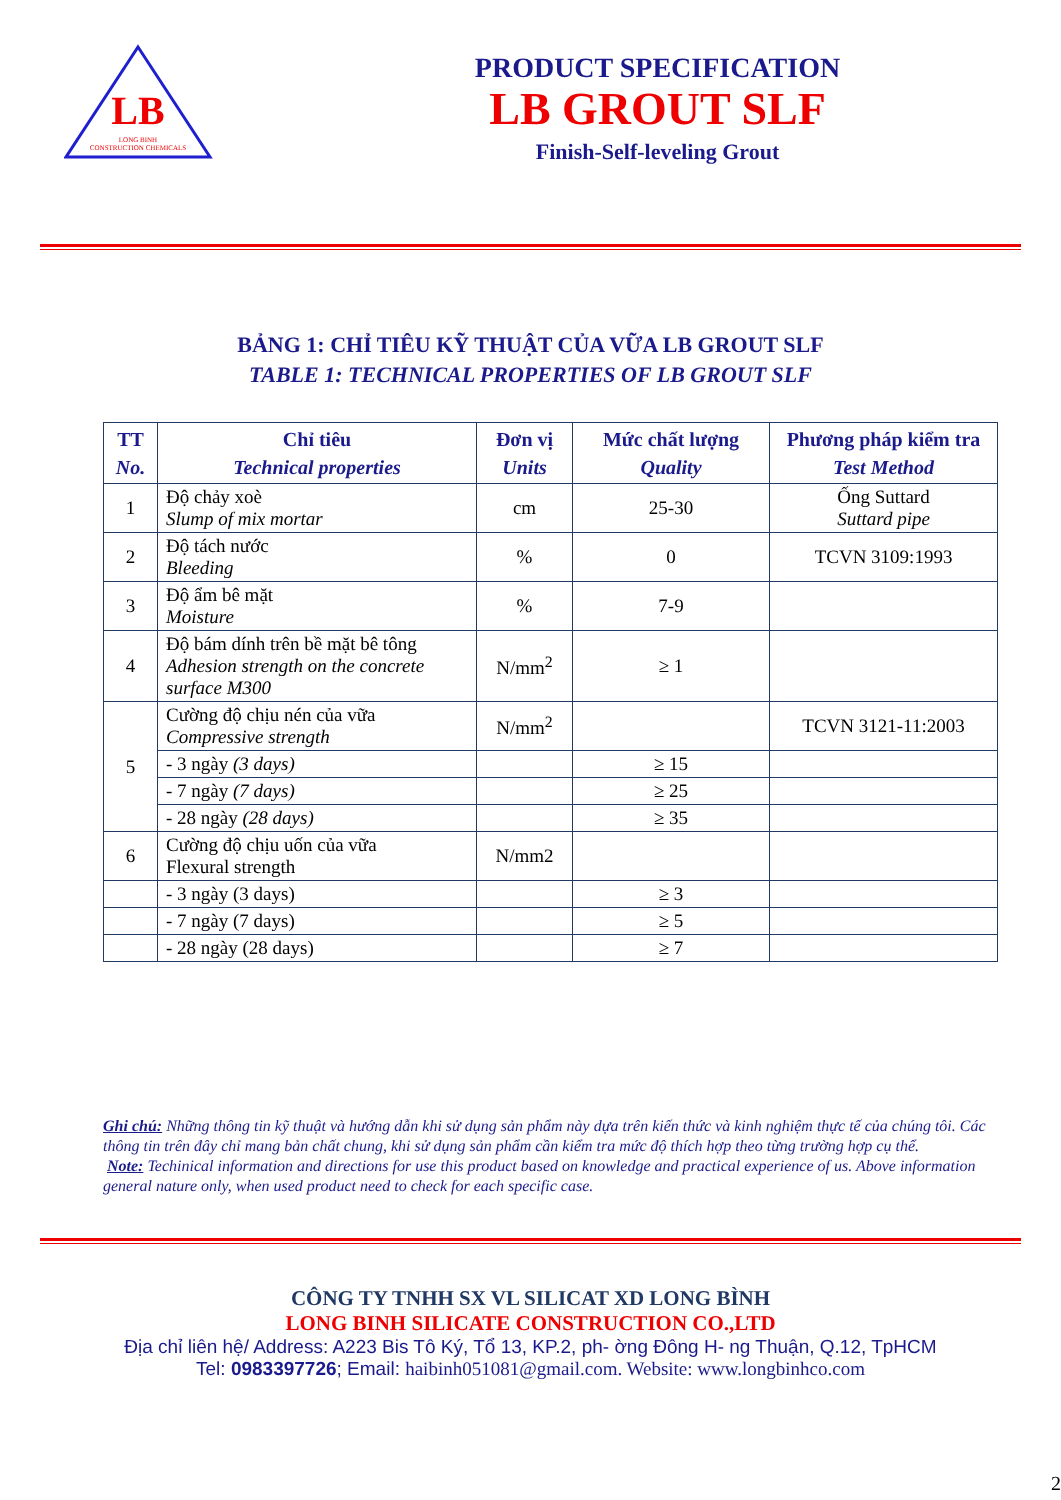LB
LONG BINH
CONSTRUCTION CHEMICALS
PRODUCT SPECIFICATION
LB GROUT SLF
Finish-Self-leveling Grout
BẢNG 1: CHỈ TIÊU KỸ THUẬT CỦA VỮA LB GROUT SLF
TABLE 1: TECHNICAL PROPERTIES OF LB GROUT SLF
| TT No. | Chỉ tiêu Technical properties | Đơn vị Units | Mức chất lượng Quality | Phương pháp kiểm tra Test Method |
| --- | --- | --- | --- | --- |
| 1 | Độ chảy xoè Slump of mix mortar | cm | 25-30 | Ống Suttard Suttard pipe |
| 2 | Độ tách nước Bleeding | % | 0 | TCVN 3109:1993 |
| 3 | Độ ẩm bê mặt Moisture | % | 7-9 | |
| 4 | Độ bám dính trên bề mặt bê tông Adhesion strength on the concrete surface M300 | N/mm<sup>2</sup> | ≥ 1 | |
| 5 | Cường độ chịu nén của vữa Compressive strength | N/mm<sup>2</sup> | | TCVN 3121-11:2003 |
| | - 3 ngày (3 days) | | ≥ 15 | |
| | - 7 ngày (7 days) | | ≥ 25 | |
| | - 28 ngày (28 days) | | ≥ 35 | |
| 6 | Cường độ chịu uốn của vữa Flexural strength | N/mm2 | | |
| | - 3 ngày (3 days) | | ≥ 3 | |
| | - 7 ngày (7 days) | | ≥ 5 | |
| | - 28 ngày (28 days) | | ≥ 7 | |
Ghi chú: Những thông tin kỹ thuật và hướng dẫn khi sử dụng sản phẩm này dựa trên kiến thức và kinh nghiệm thực tế của chúng tôi. Các thông tin trên đây chỉ mang bản chất chung, khi sử dụng sản phẩm cần kiểm tra mức độ thích hợp theo từng trường hợp cụ thể.
Note: Techinical information and directions for use this product based on knowledge and practical experience of us. Above information general nature only, when used product need to check for each specific case.
CÔNG TY TNHH SX VL SILICAT XD LONG BÌNH
LONG BINH SILICATE CONSTRUCTION CO.,LTD
Địa chỉ liên hệ/ Address: A223 Bis Tô Ký, Tổ 13, KP.2, ph- ờng Đông H- ng Thuận, Q.12, TpHCM
Tel: 0983397726; Email: haibinh051081@gmail.com. Website: www.longbinhco.com
2